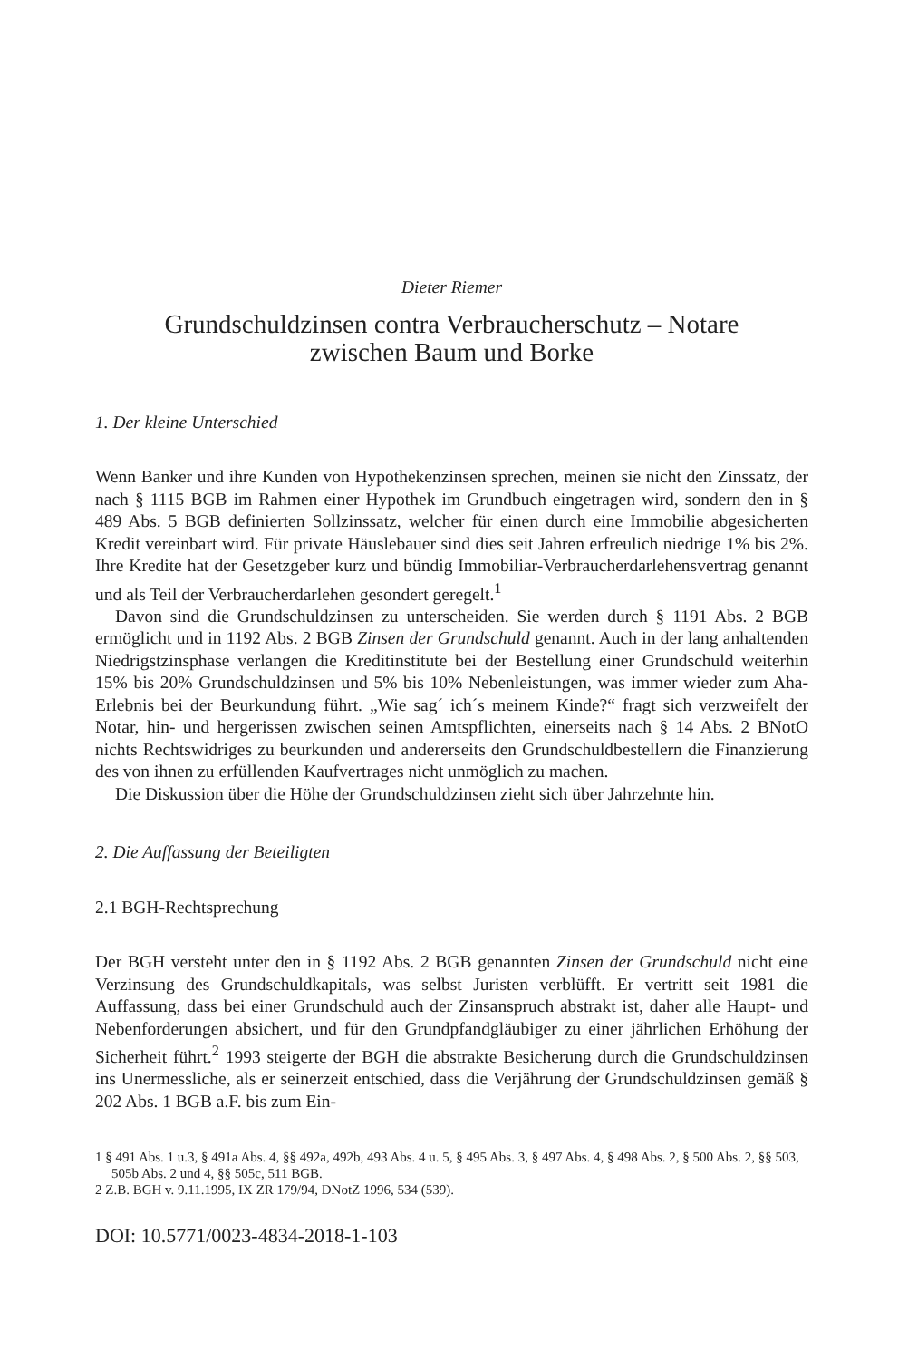Dieter Riemer
Grundschuldzinsen contra Verbraucherschutz – Notare
zwischen Baum und Borke
1. Der kleine Unterschied
Wenn Banker und ihre Kunden von Hypothekenzinsen sprechen, meinen sie nicht den Zinssatz, der nach § 1115 BGB im Rahmen einer Hypothek im Grundbuch eingetragen wird, sondern den in § 489 Abs. 5 BGB definierten Sollzinssatz, welcher für einen durch eine Immobilie abgesicherten Kredit vereinbart wird. Für private Häuslebauer sind dies seit Jahren erfreulich niedrige 1% bis 2%. Ihre Kredite hat der Gesetzgeber kurz und bündig Immobiliar-Verbraucherdarlehensvertrag genannt und als Teil der Verbraucherdarlehen gesondert geregelt.<sup>1</sup>
Davon sind die Grundschuldzinsen zu unterscheiden. Sie werden durch § 1191 Abs. 2 BGB ermöglicht und in 1192 Abs. 2 BGB Zinsen der Grundschuld genannt. Auch in der lang anhaltenden Niedrigstzinsphase verlangen die Kreditinstitute bei der Bestellung einer Grundschuld weiterhin 15% bis 20% Grundschuldzinsen und 5% bis 10% Nebenleistungen, was immer wieder zum Aha-Erlebnis bei der Beurkundung führt. „Wie sag´ ich´s meinem Kinde?“ fragt sich verzweifelt der Notar, hin- und hergerissen zwischen seinen Amtspflichten, einerseits nach § 14 Abs. 2 BNotO nichts Rechtswidriges zu beurkunden und andererseits den Grundschuldbestellern die Finanzierung des von ihnen zu erfüllenden Kaufvertrages nicht unmöglich zu machen.
Die Diskussion über die Höhe der Grundschuldzinsen zieht sich über Jahrzehnte hin.
2. Die Auffassung der Beteiligten
2.1 BGH-Rechtsprechung
Der BGH versteht unter den in § 1192 Abs. 2 BGB genannten Zinsen der Grundschuld nicht eine Verzinsung des Grundschuldkapitals, was selbst Juristen verblüfft. Er vertritt seit 1981 die Auffassung, dass bei einer Grundschuld auch der Zinsanspruch abstrakt ist, daher alle Haupt- und Nebenforderungen absichert, und für den Grundpfandgläubiger zu einer jährlichen Erhöhung der Sicherheit führt.<sup>2</sup> 1993 steigerte der BGH die abstrakte Besicherung durch die Grundschuldzinsen ins Unermessliche, als er seinerzeit entschied, dass die Verjährung der Grundschuldzinsen gemäß § 202 Abs. 1 BGB a.F. bis zum Ein-
1 § 491 Abs. 1 u.3, § 491a Abs. 4, §§ 492a, 492b, 493 Abs. 4 u. 5, § 495 Abs. 3, § 497 Abs. 4, § 498 Abs. 2, § 500 Abs. 2, §§ 503, 505b Abs. 2 und 4, §§ 505c, 511 BGB.
2 Z.B. BGH v. 9.11.1995, IX ZR 179/94, DNotZ 1996, 534 (539).
DOI: 10.5771/0023-4834-2018-1-103